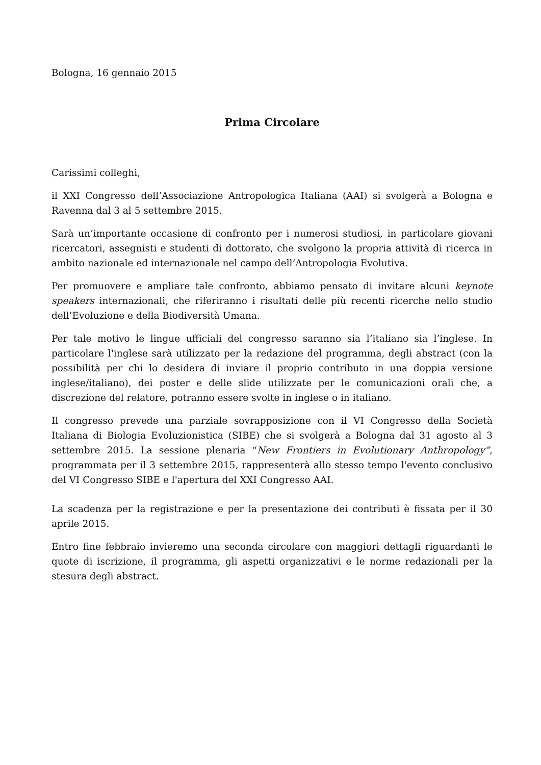Bologna, 16 gennaio 2015
Prima Circolare
Carissimi colleghi,
il XXI Congresso dell’Associazione Antropologica Italiana (AAI) si svolgerà a Bologna e Ravenna dal 3 al 5 settembre 2015.
Sarà un’importante occasione di confronto per i numerosi studiosi, in particolare giovani ricercatori, assegnisti e studenti di dottorato, che svolgono la propria attività di ricerca in ambito nazionale ed internazionale nel campo dell’Antropologia Evolutiva.
Per promuovere e ampliare tale confronto, abbiamo pensato di invitare alcuni keynote speakers internazionali, che riferiranno i risultati delle più recenti ricerche nello studio dell’Evoluzione e della Biodiversità Umana.
Per tale motivo le lingue ufficiali del congresso saranno sia l’italiano sia l’inglese. In particolare l'inglese sarà utilizzato per la redazione del programma, degli abstract (con la possibilità per chi lo desidera di inviare il proprio contributo in una doppia versione inglese/italiano), dei poster e delle slide utilizzate per le comunicazioni orali che, a discrezione del relatore, potranno essere svolte in inglese o in italiano.
Il congresso prevede una parziale sovrapposizione con il VI Congresso della Società Italiana di Biologia Evoluzionistica (SIBE) che si svolgerà a Bologna dal 31 agosto al 3 settembre 2015. La sessione plenaria “New Frontiers in Evolutionary Anthropology”, programmata per il 3 settembre 2015, rappresenterà allo stesso tempo l'evento conclusivo del VI Congresso SIBE e l'apertura del XXI Congresso AAI.
La scadenza per la registrazione e per la presentazione dei contributi è fissata per il 30 aprile 2015.
Entro fine febbraio invieremo una seconda circolare con maggiori dettagli riguardanti le quote di iscrizione, il programma, gli aspetti organizzativi e le norme redazionali per la stesura degli abstract.